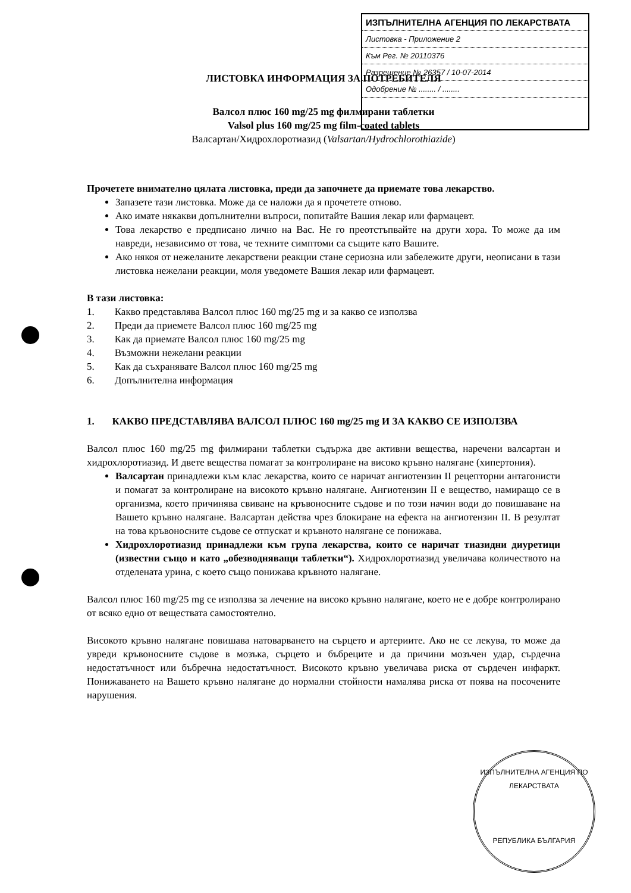ИЗПЪЛНИТЕЛНА АГЕНЦИЯ ПО ЛЕКАРСТВАТА
Листовка - Приложение 2
Към Рег. № 20110376
Разрешение № 26357 / 10-07-2014
Одобрение № ........ / ........
ЛИСТОВКА ИНФОРМАЦИЯ ЗА ПОТРЕБИТЕЛЯ
Валсол плюс 160 mg/25 mg филмирани таблетки
Valsol plus 160 mg/25 mg film-coated tablets
Валсартан/Хидрохлоротиазид (Valsartan/Hydrochlorothiazide)
Прочетете внимателно цялата листовка, преди да започнете да приемате това лекарство.
Запазете тази листовка. Може да се наложи да я прочетете отново.
Ако имате някакви допълнителни въпроси, попитайте Вашия лекар или фармацевт.
Това лекарство е предписано лично на Вас. Не го преотстъпвайте на други хора. То може да им навреди, независимо от това, че техните симптоми са същите като Вашите.
Ако някоя от нежеланите лекарствени реакции стане сериозна или забележите други, неописани в тази листовка нежелани реакции, моля уведомете Вашия лекар или фармацевт.
В тази листовка:
1. Какво представлява Валсол плюс 160 mg/25 mg и за какво се използва
2. Преди да приемете Валсол плюс 160 mg/25 mg
3. Как да приемате Валсол плюс 160 mg/25 mg
4. Възможни нежелани реакции
5. Как да съхранявате Валсол плюс 160 mg/25 mg
6. Допълнителна информация
1. КАКВО ПРЕДСТАВЛЯВА ВАЛСОЛ ПЛЮС 160 mg/25 mg И ЗА КАКВО СЕ ИЗПОЛЗВА
Валсол плюс 160 mg/25 mg филмирани таблетки съдържа две активни вещества, наречени валсартан и хидрохлоротиазид. И двете вещества помагат за контролиране на високо кръвно налягане (хипертония).
Валсартан принадлежи към клас лекарства, които се наричат ангиотензин II рецепторни антагонисти и помагат за контролиране на високото кръвно налягане. Ангиотензин II е вещество, намиращо се в организма, което причинява свиване на кръвоносните съдове и по този начин води до повишаване на Вашето кръвно налягане. Валсартан действа чрез блокиране на ефекта на ангиотензин II. В резултат на това кръвоносните съдове се отпускат и кръвното налягане се понижава.
Хидрохлоротиазид принадлежи към група лекарства, които се наричат тиазидни диуретици (известни също и като „обезводняващи таблетки“). Хидрохлоротиазид увеличава количеството на отделената урина, с което също понижава кръвното налягане.
Валсол плюс 160 mg/25 mg се използва за лечение на високо кръвно налягане, което не е добре контролирано от всяко едно от веществата самостоятелно.
Високото кръвно налягане повишава натоварването на сърцето и артериите. Ако не се лекува, то може да увреди кръвоносните съдове в мозъка, сърцето и бъбреците и да причини мозъчен удар, сърдечна недостатъчност или бъбречна недостатъчност. Високото кръвно увеличава риска от сърдечен инфаркт. Понижаването на Вашето кръвно налягане до нормални стойности намалява риска от поява на посочените нарушения.
ИЗПЪЛНИТЕЛНА АГЕНЦИЯ ПО ЛЕКАРСТВАТА
РЕПУБЛИКА БЪЛГАРИЯ